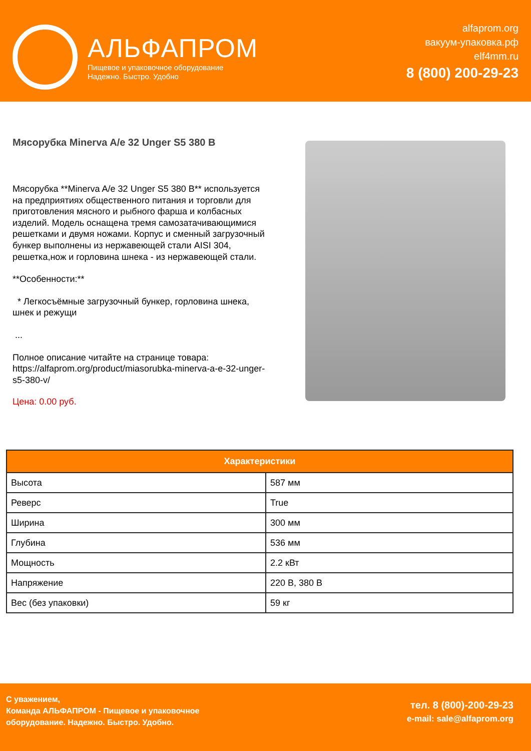АЛЬФАПРОМ
Пищевое и упаковочное оборудование
Надежно. Быстро. Удобно
alfaprom.org
вакуум-упаковка.рф
elf4mm.ru
8 (800) 200-29-23
Мясорубка Minerva A/e 32 Unger S5 380 В
Мясорубка **Minerva A/e 32 Unger S5 380 В** используется на предприятиях общественного питания и торговли для приготовления мясного и рыбного фарша и колбасных изделий. Модель оснащена тремя самозатачивающимися решетками и двумя ножами. Корпус и сменный загрузочный бункер выполнены из нержавеющей стали AISI 304, решетка,нож и горловина шнека - из нержавеющей стали.
**Особенности:**
* Легкосъёмные загрузочный бункер, горловина шнека, шнек и режущи
...
Полное описание читайте на странице товара: https://alfaprom.org/product/miasorubka-minerva-a-e-32-unger-s5-380-v/
Цена: 0.00 руб.
| Характеристики | |
| --- | --- |
| Высота | 587 мм |
| Реверс | True |
| Ширина | 300 мм |
| Глубина | 536 мм |
| Мощность | 2.2 кВт |
| Напряжение | 220 В, 380 В |
| Вес (без упаковки) | 59 кг |
С уважением,
Команда АЛЬФАПРОМ - Пищевое и упаковочное
оборудование. Надежно. Быстро. Удобно.
тел. 8 (800)-200-29-23
e-mail: sale@alfaprom.org